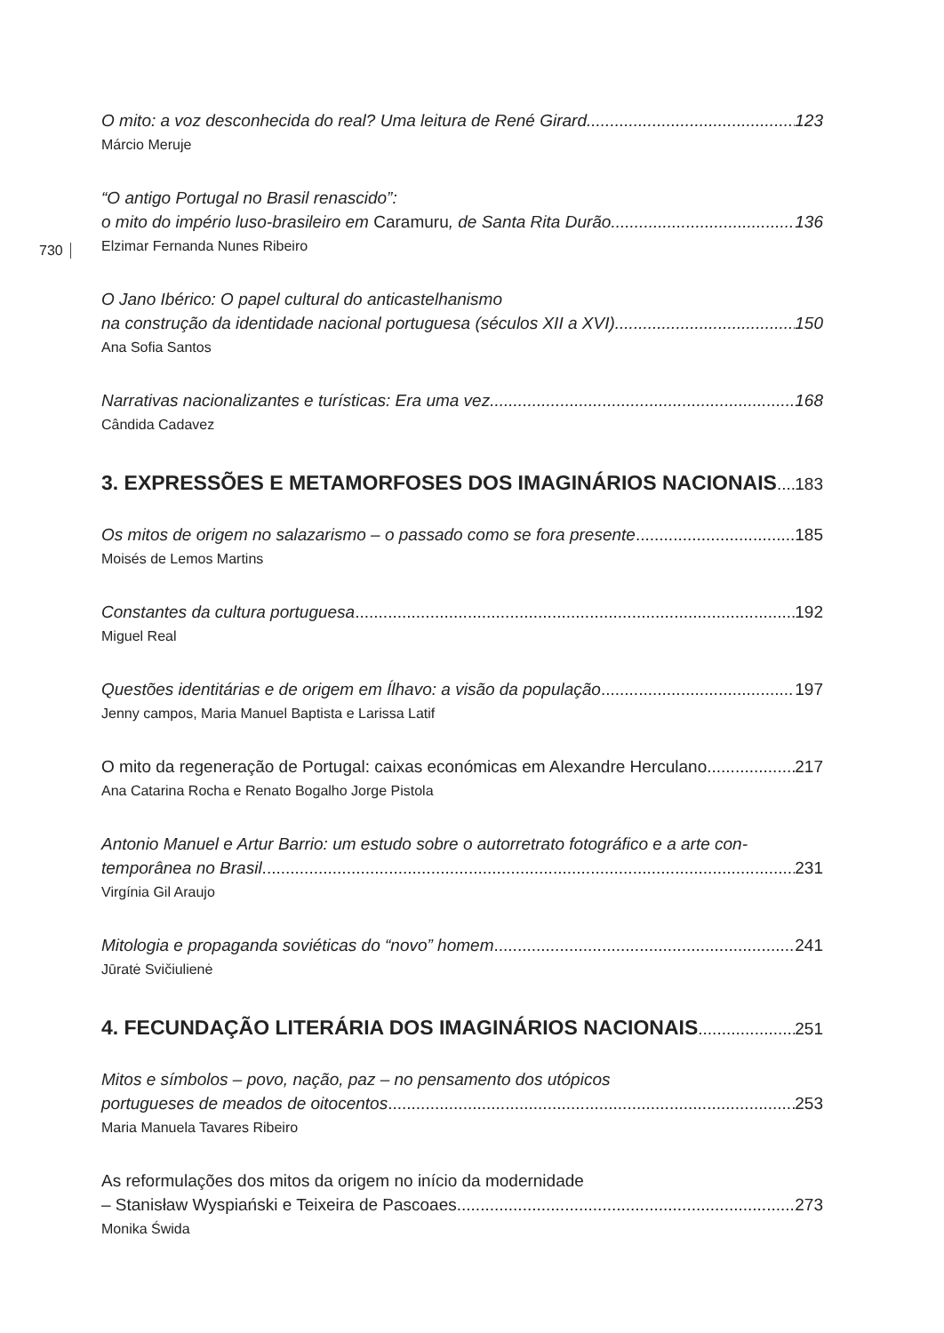730
O mito: a voz desconhecida do real? Uma leitura de René Girard 123
Márcio Meruje
“O antigo Portugal no Brasil renascido”:
o mito do império luso-brasileiro em Caramuru, de Santa Rita Durão 136
Elzimar Fernanda Nunes Ribeiro
O Jano Ibérico: O papel cultural do anticastelhanismo
na construção da identidade nacional portuguesa (séculos XII a XVI) 150
Ana Sofia Santos
Narrativas nacionalizantes e turísticas: Era uma vez... 168
Cândida Cadavez
3. EXPRESSÕES E METAMORFOSES DOS IMAGINÁRIOS NACIONAIS 183
Os mitos de origem no salazarismo – o passado como se fora presente 185
Moisés de Lemos Martins
Constantes da cultura portuguesa 192
Miguel Real
Questões identitárias e de origem em Ílhavo: a visão da população 197
Jenny campos, Maria Manuel Baptista e Larissa Latif
O mito da regeneração de Portugal: caixas económicas em Alexandre Herculano 217
Ana Catarina Rocha e Renato Bogalho Jorge Pistola
Antonio Manuel e Artur Barrio: um estudo sobre o autorretrato fotográfico e a arte con-
temporânea no Brasil 231
Virgínia Gil Araujo
Mitologia e propaganda soviéticas do “novo” homem 241
Jūratė Svičiulienė
4. FECUNDAÇÃO LITERÁRIA DOS IMAGINÁRIOS NACIONAIS 251
Mitos e símbolos – povo, nação, paz – no pensamento dos utópicos
portugueses de meados de oitocentos 253
Maria Manuela Tavares Ribeiro
As reformulações dos mitos da origem no início da modernidade
– Stanisław Wyspiański e Teixeira de Pascoaes 273
Monika Świda